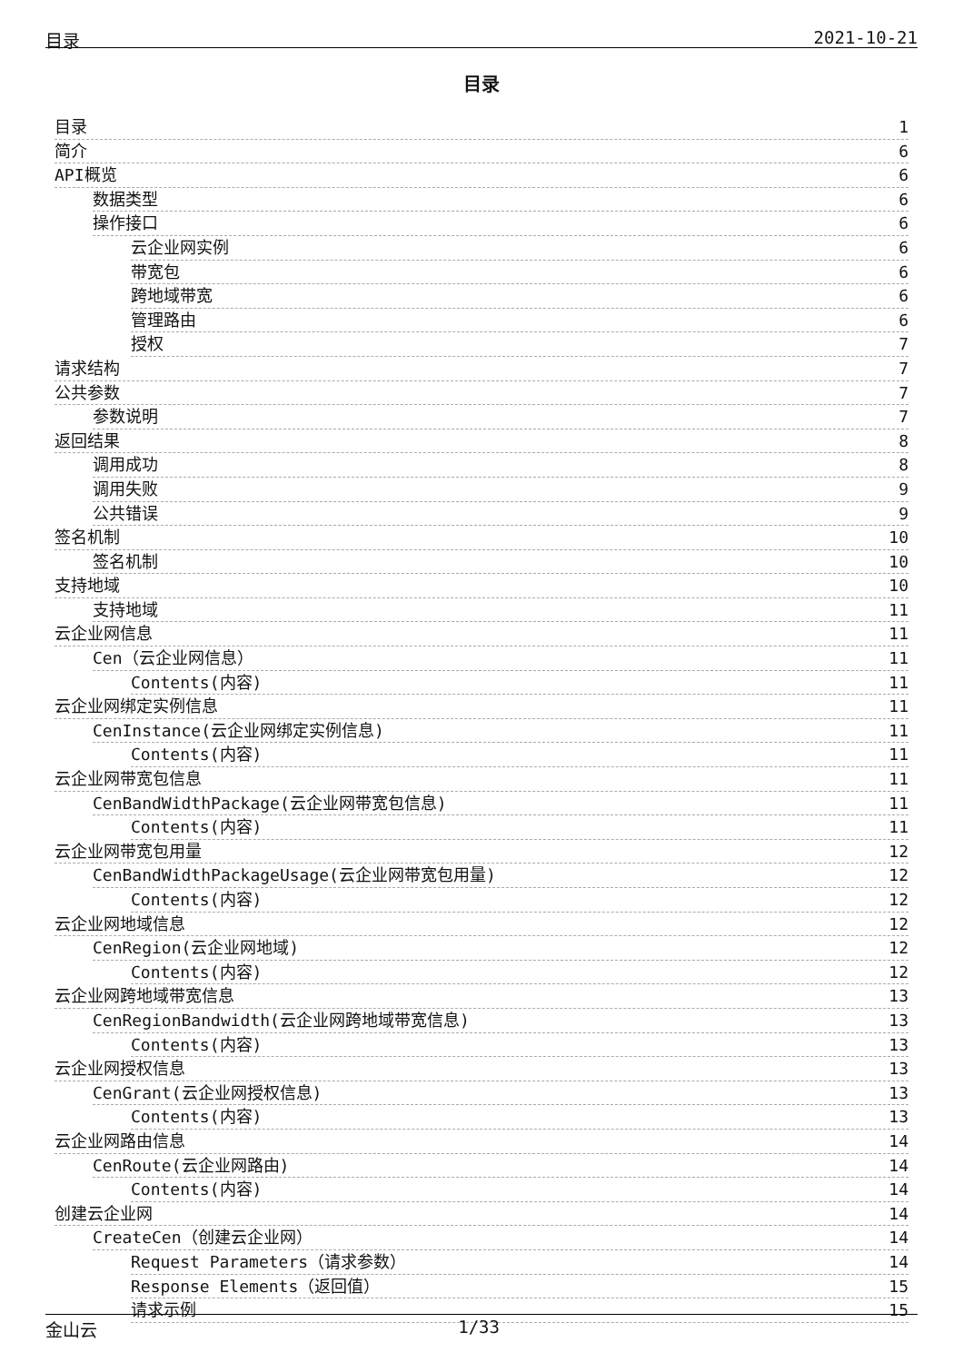目录 2021-10-21
目录
目录 1
简介 6
API概览 6
数据类型 6
操作接口 6
云企业网实例 6
带宽包 6
跨地域带宽 6
管理路由 6
授权 7
请求结构 7
公共参数 7
参数说明 7
返回结果 8
调用成功 8
调用失败 9
公共错误 9
签名机制 10
签名机制 10
支持地域 10
支持地域 11
云企业网信息 11
Cen（云企业网信息） 11
Contents(内容) 11
云企业网绑定实例信息 11
CenInstance(云企业网绑定实例信息) 11
Contents(内容) 11
云企业网带宽包信息 11
CenBandWidthPackage(云企业网带宽包信息) 11
Contents(内容) 11
云企业网带宽包用量 12
CenBandWidthPackageUsage(云企业网带宽包用量) 12
Contents(内容) 12
云企业网地域信息 12
CenRegion(云企业网地域) 12
Contents(内容) 12
云企业网跨地域带宽信息 13
CenRegionBandwidth(云企业网跨地域带宽信息) 13
Contents(内容) 13
云企业网授权信息 13
CenGrant(云企业网授权信息) 13
Contents(内容) 13
云企业网路由信息 14
CenRoute(云企业网路由) 14
Contents(内容) 14
创建云企业网 14
CreateCen（创建云企业网） 14
Request Parameters（请求参数） 14
Response Elements（返回值） 15
请求示例 15
金山云 1/33